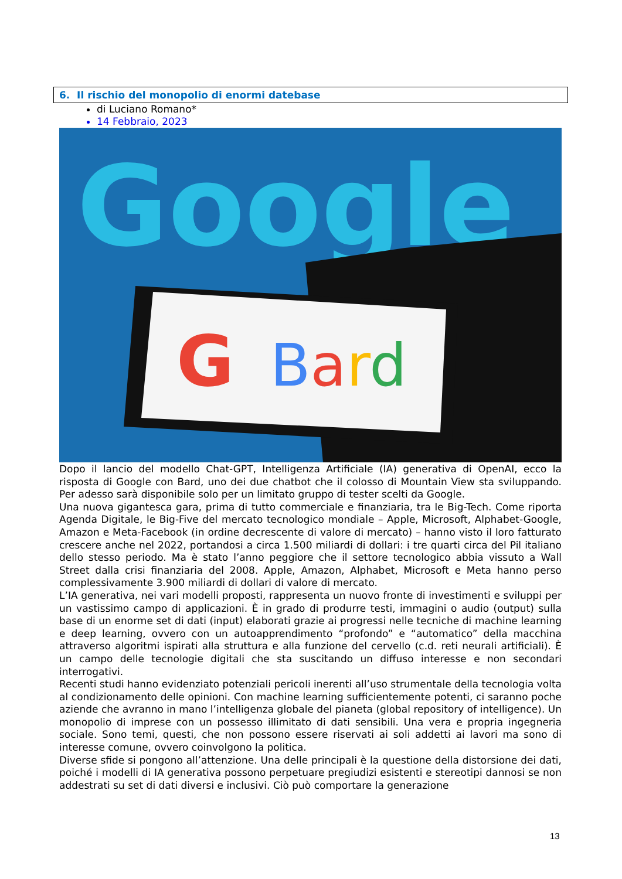6. Il rischio del monopolio di enormi datebase
di Luciano Romano*
14 Febbraio, 2023
Google
G
Bard
Dopo il lancio del modello Chat-GPT, Intelligenza Artificiale (IA) generativa di OpenAI, ecco la risposta di Google con Bard, uno dei due chatbot che il colosso di Mountain View sta sviluppando. Per adesso sarà disponibile solo per un limitato gruppo di tester scelti da Google.
Una nuova gigantesca gara, prima di tutto commerciale e finanziaria, tra le Big-Tech. Come riporta Agenda Digitale, le Big-Five del mercato tecnologico mondiale – Apple, Microsoft, Alphabet-Google, Amazon e Meta-Facebook (in ordine decrescente di valore di mercato) – hanno visto il loro fatturato crescere anche nel 2022, portandosi a circa 1.500 miliardi di dollari: i tre quarti circa del Pil italiano dello stesso periodo. Ma è stato l’anno peggiore che il settore tecnologico abbia vissuto a Wall Street dalla crisi finanziaria del 2008. Apple, Amazon, Alphabet, Microsoft e Meta hanno perso complessivamente 3.900 miliardi di dollari di valore di mercato.
L’IA generativa, nei vari modelli proposti, rappresenta un nuovo fronte di investimenti e sviluppi per un vastissimo campo di applicazioni. È in grado di produrre testi, immagini o audio (output) sulla base di un enorme set di dati (input) elaborati grazie ai progressi nelle tecniche di machine learning e deep learning, ovvero con un autoapprendimento “profondo” e “automatico” della macchina attraverso algoritmi ispirati alla struttura e alla funzione del cervello (c.d. reti neurali artificiali). È un campo delle tecnologie digitali che sta suscitando un diffuso interesse e non secondari interrogativi.
Recenti studi hanno evidenziato potenziali pericoli inerenti all’uso strumentale della tecnologia volta al condizionamento delle opinioni. Con machine learning sufficientemente potenti, ci saranno poche aziende che avranno in mano l’intelligenza globale del pianeta (global repository of intelligence). Un monopolio di imprese con un possesso illimitato di dati sensibili. Una vera e propria ingegneria sociale. Sono temi, questi, che non possono essere riservati ai soli addetti ai lavori ma sono di interesse comune, ovvero coinvolgono la politica.
Diverse sfide si pongono all’attenzione. Una delle principali è la questione della distorsione dei dati, poiché i modelli di IA generativa possono perpetuare pregiudizi esistenti e stereotipi dannosi se non addestrati su set di dati diversi e inclusivi. Ciò può comportare la generazione
13